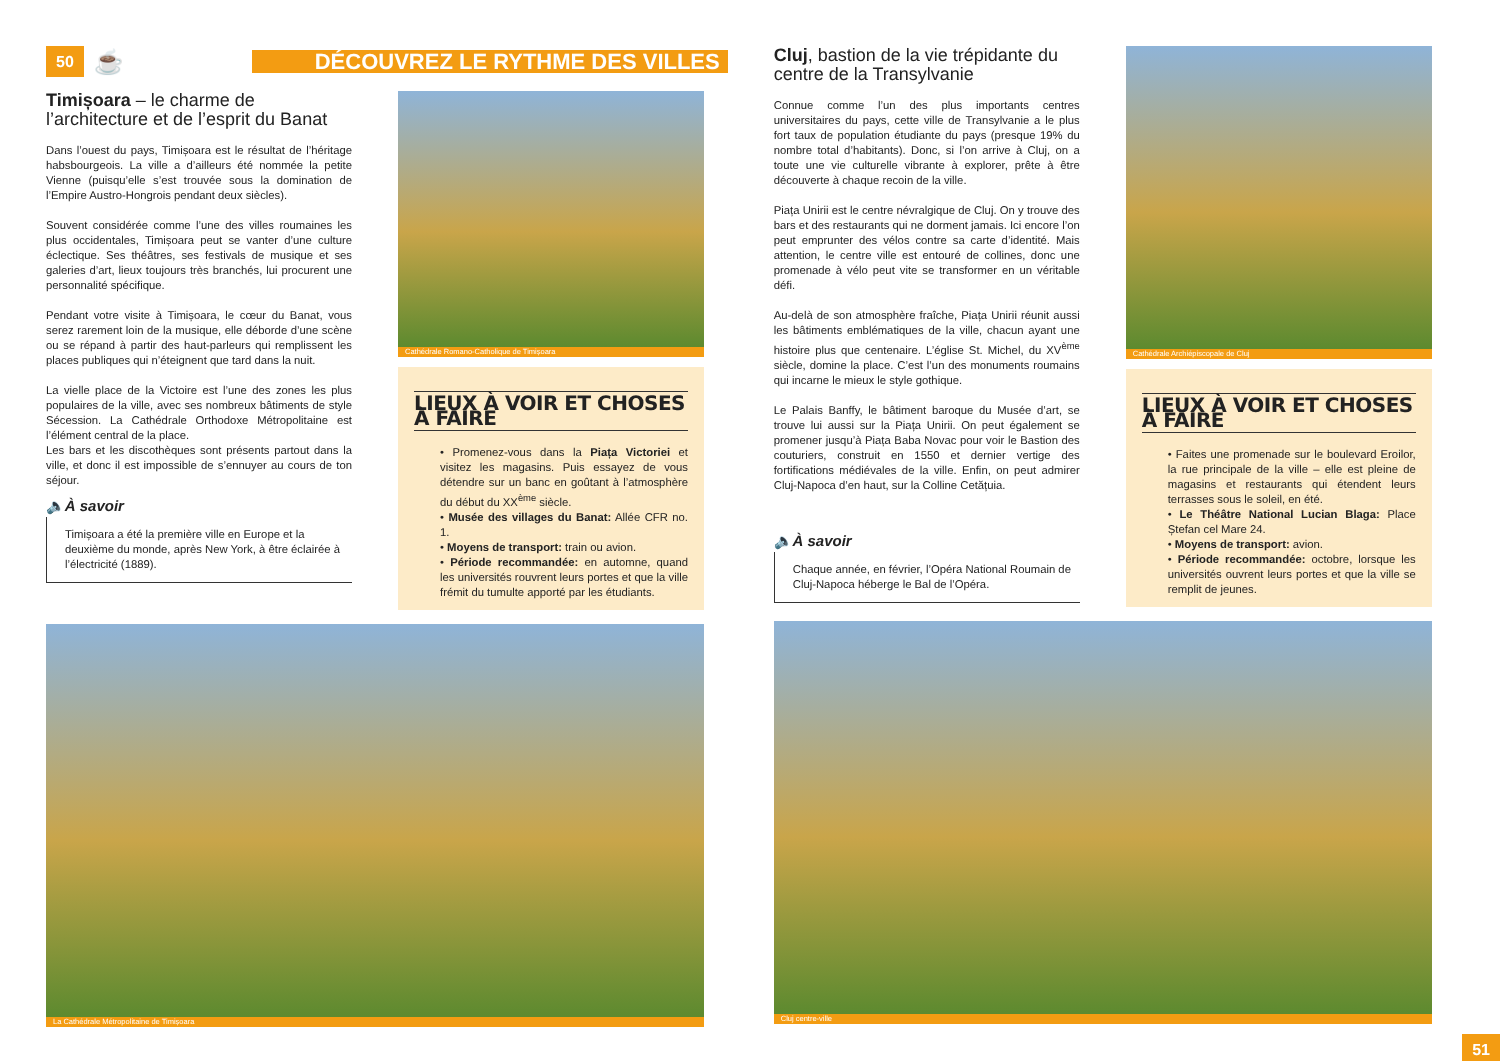50 ☕
DÉCOUVREZ LE RYTHME DES VILLES
Timișoara – le charme de l’architecture et de l’esprit du Banat
Dans l’ouest du pays, Timișoara est le résultat de l’héritage habsbourgeois. La ville a d’ailleurs été nommée la petite Vienne (puisqu’elle s’est trouvée sous la domination de l’Empire Austro-Hongrois pendant deux siècles).
Souvent considérée comme l’une des villes roumaines les plus occidentales, Timișoara peut se vanter d’une culture éclectique. Ses théâtres, ses festivals de musique et ses galeries d’art, lieux toujours très branchés, lui procurent une personnalité spécifique.
Pendant votre visite à Timișoara, le cœur du Banat, vous serez rarement loin de la musique, elle déborde d’une scène ou se répand à partir des haut-parleurs qui remplissent les places publiques qui n’éteignent que tard dans la nuit.
La vielle place de la Victoire est l’une des zones les plus populaires de la ville, avec ses nombreux bâtiments de style Sécession. La Cathédrale Orthodoxe Métropolitaine est l’élément central de la place.
Les bars et les discothèques sont présents partout dans la ville, et donc il est impossible de s’ennuyer au cours de ton séjour.
🔈À savoir
Timișoara a été la première ville en Europe et la deuxième du monde, après New York, à être éclairée à l’électricité (1889).
Cathédrale Romano-Catholique de Timișoara
LIEUX À VOIR ET CHOSES À FAIRE
• Promenez-vous dans la Piața Victoriei et visitez les magasins. Puis essayez de vous détendre sur un banc en goûtant à l’atmosphère du début du XX<sup>ème</sup> siècle.
• Musée des villages du Banat: Allée CFR no. 1.
• Moyens de transport: train ou avion.
• Période recommandée: en automne, quand les universités rouvrent leurs portes et que la ville frémit du tumulte apporté par les étudiants.
La Cathédrale Métropolitaine de Timișoara
Cluj, bastion de la vie trépidante du centre de la Transylvanie
Connue comme l’un des plus importants centres universitaires du pays, cette ville de Transylvanie a le plus fort taux de population étudiante du pays (presque 19% du nombre total d’habitants). Donc, si l’on arrive à Cluj, on a toute une vie culturelle vibrante à explorer, prête à être découverte à chaque recoin de la ville.
Piața Unirii est le centre névralgique de Cluj. On y trouve des bars et des restaurants qui ne dorment jamais. Ici encore l’on peut emprunter des vélos contre sa carte d’identité. Mais attention, le centre ville est entouré de collines, donc une promenade à vélo peut vite se transformer en un véritable défi.
Au-delà de son atmosphère fraîche, Piața Unirii réunit aussi les bâtiments emblématiques de la ville, chacun ayant une histoire plus que centenaire. L’église St. Michel, du XV<sup>ème</sup> siècle, domine la place. C’est l’un des monuments roumains qui incarne le mieux le style gothique.
Le Palais Banffy, le bâtiment baroque du Musée d’art, se trouve lui aussi sur la Piața Unirii. On peut également se promener jusqu’à Piața Baba Novac pour voir le Bastion des couturiers, construit en 1550 et dernier vertige des fortifications médiévales de la ville. Enfin, on peut admirer Cluj-Napoca d’en haut, sur la Colline Cetățuia.
🔈À savoir
Chaque année, en février, l’Opéra National Roumain de Cluj-Napoca héberge le Bal de l’Opéra.
Cathédrale Archiépiscopale de Cluj
LIEUX À VOIR ET CHOSES À FAIRE
• Faites une promenade sur le boulevard Eroilor, la rue principale de la ville – elle est pleine de magasins et restaurants qui étendent leurs terrasses sous le soleil, en été.
• Le Théâtre National Lucian Blaga: Place Ștefan cel Mare 24.
• Moyens de transport: avion.
• Période recommandée: octobre, lorsque les universités ouvrent leurs portes et que la ville se remplit de jeunes.
Cluj centre-ville
51